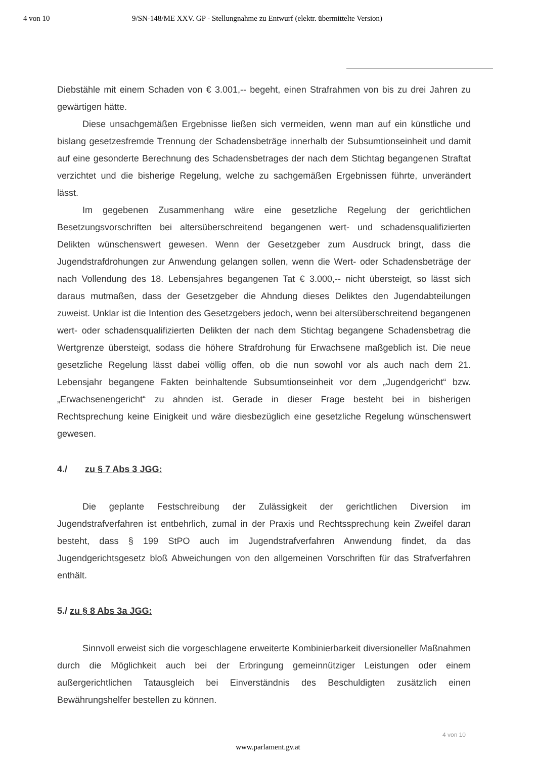4 von 10 9/SN-148/ME XXV. GP - Stellungnahme zu Entwurf (elektr. übermittelte Version)
Diebstähle mit einem Schaden von € 3.001,-- begeht, einen Strafrahmen von bis zu drei Jahren zu gewärtigen hätte.
Diese unsachgemäßen Ergebnisse ließen sich vermeiden, wenn man auf ein künstliche und bislang gesetzesfremde Trennung der Schadensbeträge innerhalb der Subsumtions­einheit und damit auf eine gesonderte Berechnung des Schadensbetrages der nach dem Stichtag begangenen Straftat verzichtet und die bisherige Regelung, welche zu sachgemäßen Ergebnissen führte, unverändert lässt.
Im gegebenen Zusammenhang wäre eine gesetzliche Regelung der gerichtlichen Besetzungsvorschriften bei altersüberschreitend begangenen wert- und schadens­qualifizierten Delikten wünschenswert gewesen. Wenn der Gesetzgeber zum Ausdruck bringt, dass die Jugendstrafdrohungen zur Anwendung gelangen sollen, wenn die Wert- oder Schadensbeträge der nach Vollendung des 18. Lebensjahres begangenen Tat € 3.000,-- nicht übersteigt, so lässt sich daraus mutmaßen, dass der Gesetzgeber die Ahndung dieses Deliktes den Jugendabteilungen zuweist. Unklar ist die Intention des Gesetzgebers jedoch, wenn bei altersüberschreitend begangenen wert- oder schadensqualifizierten Delikten der nach dem Stichtag begangene Schadensbetrag die Wertgrenze übersteigt, sodass die höhere Strafdrohung für Erwachsene maßgeblich ist. Die neue gesetzliche Regelung lässt dabei völlig offen, ob die nun sowohl vor als auch nach dem 21. Lebensjahr begangene Fakten beinhaltende Subsumtionseinheit vor dem „Jugendgericht“ bzw. „Erwachsenengericht“ zu ahnden ist. Gerade in dieser Frage besteht bei in bisherigen Rechtsprechung keine Einigkeit und wäre diesbezüglich eine gesetzliche Regelung wünschenswert gewesen.
4./ zu § 7 Abs 3 JGG:
Die geplante Festschreibung der Zulässigkeit der gerichtlichen Diversion im Jugendstrafverfahren ist entbehrlich, zumal in der Praxis und Rechtssprechung kein Zweifel daran besteht, dass § 199 StPO auch im Jugendstrafverfahren Anwendung findet, da das Jugendgerichtsgesetz bloß Abweichungen von den allgemeinen Vorschriften für das Strafverfahren enthält.
5./ zu § 8 Abs 3a JGG:
Sinnvoll erweist sich die vorgeschlagene erweiterte Kombinierbarkeit diversioneller Maßnahmen durch die Möglichkeit auch bei der Erbringung gemeinnütziger Leistungen oder einem außergerichtlichen Tatausgleich bei Einverständnis des Beschuldigten zusätzlich einen Bewährungshelfer bestellen zu können.
4 von 10
www.parlament.gv.at